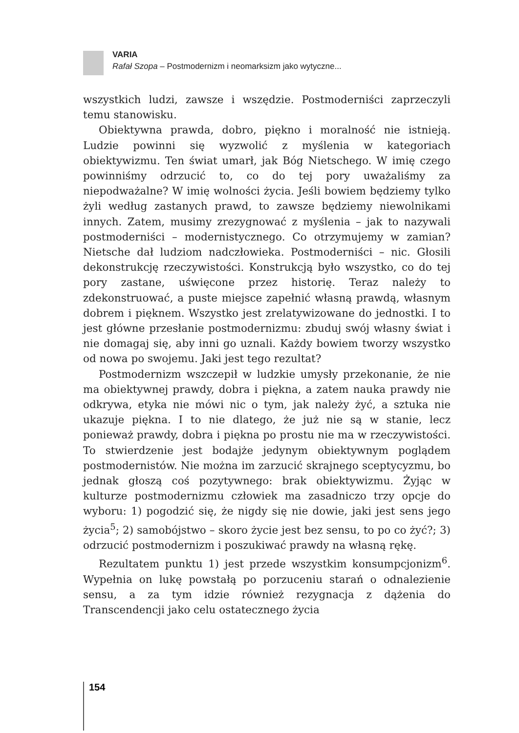VARIA
Rafał Szopa – Postmodernizm i neomarksizm jako wytyczne...
wszystkich ludzi, zawsze i wszędzie. Postmoderniści zaprzeczyli temu stanowisku.
Obiektywna prawda, dobro, piękno i moralność nie istnieją. Ludzie powinni się wyzwolić z myślenia w kategoriach obiektywizmu. Ten świat umarł, jak Bóg Nietschego. W imię czego powinniśmy odrzucić to, co do tej pory uważaliśmy za niepodważalne? W imię wolności życia. Jeśli bowiem będziemy tylko żyli według zastanych prawd, to zawsze będziemy niewolnikami innych. Zatem, musimy zrezygnować z myślenia – jak to nazywali postmoderniści – modernistycznego. Co otrzymujemy w zamian? Nietsche dał ludziom nadczłowieka. Postmoderniści – nic. Głosili dekonstrukcję rzeczywistości. Konstrukcją było wszystko, co do tej pory zastane, uświęcone przez historię. Teraz należy to zdekonstruować, a puste miejsce zapełnić własną prawdą, własnym dobrem i pięknem. Wszystko jest zrelatywizowane do jednostki. I to jest główne przesłanie postmodernizmu: zbuduj swój własny świat i nie domagaj się, aby inni go uznali. Każdy bowiem tworzy wszystko od nowa po swojemu. Jaki jest tego rezultat?
Postmodernizm wszczepił w ludzkie umysły przekonanie, że nie ma obiektywnej prawdy, dobra i piękna, a zatem nauka prawdy nie odkrywa, etyka nie mówi nic o tym, jak należy żyć, a sztuka nie ukazuje piękna. I to nie dlatego, że już nie są w stanie, lecz ponieważ prawdy, dobra i piękna po prostu nie ma w rzeczywistości. To stwierdzenie jest bodajże jedynym obiektywnym poglądem postmodernistów. Nie można im zarzucić skrajnego sceptycyzmu, bo jednak głoszą coś pozytywnego: brak obiektywizmu. Żyjąc w kulturze postmodernizmu człowiek ma zasadniczo trzy opcje do wyboru: 1) pogodzić się, że nigdy się nie dowie, jaki jest sens jego życia<sup>5</sup>; 2) samobójstwo – skoro życie jest bez sensu, to po co żyć?; 3) odrzucić postmodernizm i poszukiwać prawdy na własną rękę.
Rezultatem punktu 1) jest przede wszystkim konsumpcjonizm<sup>6</sup>. Wypełnia on lukę powstałą po porzuceniu starań o odnalezienie sensu, a za tym idzie również rezygnacja z dążenia do Transcendencji jako celu ostatecznego życia
154